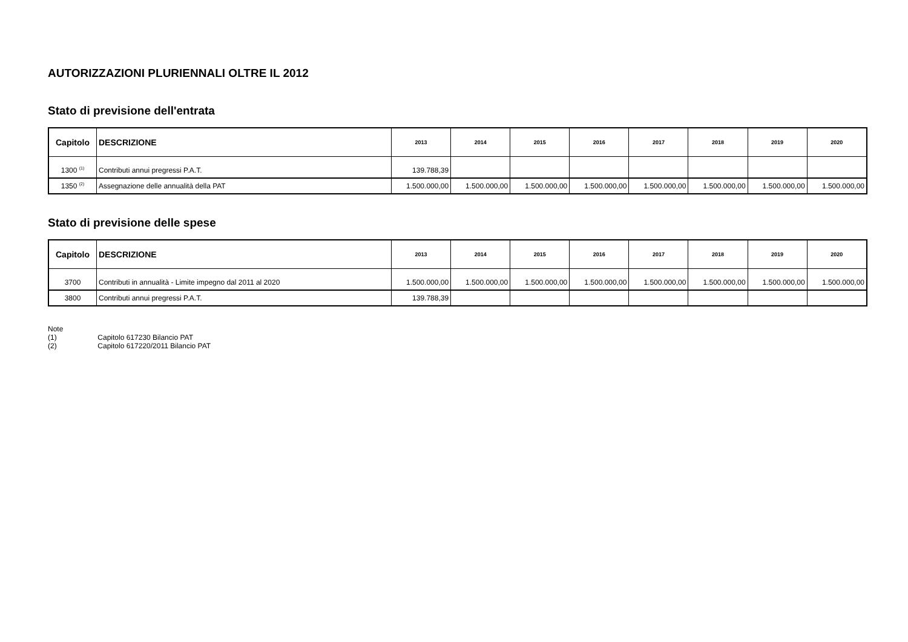AUTORIZZAZIONI PLURIENNALI OLTRE IL 2012
Stato di previsione dell'entrata
| Capitolo | DESCRIZIONE | 2013 | 2014 | 2015 | 2016 | 2017 | 2018 | 2019 | 2020 |
| --- | --- | --- | --- | --- | --- | --- | --- | --- | --- |
| 1300 <sup>(1)</sup> | Contributi annui pregressi P.A.T. | 139.788,39 | | | | | | | |
| 1350 <sup>(2)</sup> | Assegnazione delle annualità della PAT | 1.500.000,00 | 1.500.000,00 | 1.500.000,00 | 1.500.000,00 | 1.500.000,00 | 1.500.000,00 | 1.500.000,00 | 1.500.000,00 |
Stato di previsione delle spese
| Capitolo | DESCRIZIONE | 2013 | 2014 | 2015 | 2016 | 2017 | 2018 | 2019 | 2020 |
| --- | --- | --- | --- | --- | --- | --- | --- | --- | --- |
| 3700 | Contributi in annualità - Limite impegno dal 2011 al 2020 | 1.500.000,00 | 1.500.000,00 | 1.500.000,00 | 1.500.000,00 | 1.500.000,00 | 1.500.000,00 | 1.500.000,00 | 1.500.000,00 |
| 3800 | Contributi annui pregressi P.A.T. | 139.788,39 | | | | | | | |
Note
(1) Capitolo 617230 Bilancio PAT
(2) Capitolo 617220/2011 Bilancio PAT